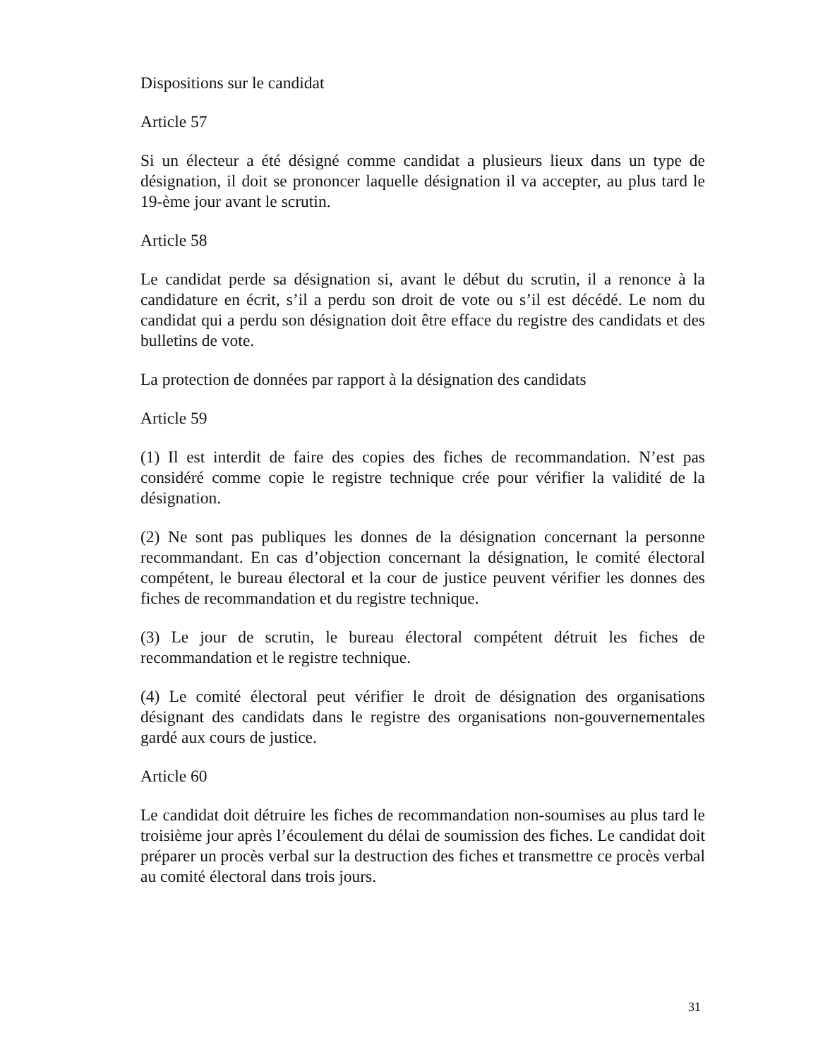Dispositions sur le candidat
Article 57
Si un électeur a été désigné comme candidat a plusieurs lieux dans un type de désignation, il doit se prononcer laquelle désignation il va accepter, au plus tard le 19-ème jour avant le scrutin.
Article 58
Le candidat perde sa désignation si, avant le début du scrutin, il a renonce à la candidature en écrit, s’il a perdu son droit de vote ou s’il est décédé. Le nom du candidat qui a perdu son désignation doit être efface du registre des candidats et des bulletins de vote.
La protection de données par rapport à la désignation des candidats
Article 59
(1) Il est interdit de faire des copies des fiches de recommandation. N’est pas considéré comme copie le registre technique crée pour vérifier la validité de la désignation.
(2) Ne sont pas publiques les donnes de la désignation concernant la personne recommandant. En cas d’objection concernant la désignation, le comité électoral compétent, le bureau électoral et la cour de justice peuvent vérifier les donnes des fiches de recommandation et du registre technique.
(3) Le jour de scrutin, le bureau électoral compétent détruit les fiches de recommandation et le registre technique.
(4) Le comité électoral peut vérifier le droit de désignation des organisations désignant des candidats dans le registre des organisations non-gouvernementales gardé aux cours de justice.
Article 60
Le candidat doit détruire les fiches de recommandation non-soumises au plus tard le troisième jour après l’écoulement du délai de soumission des fiches. Le candidat doit préparer un procès verbal sur la destruction des fiches et transmettre ce procès verbal au comité électoral dans trois jours.
31